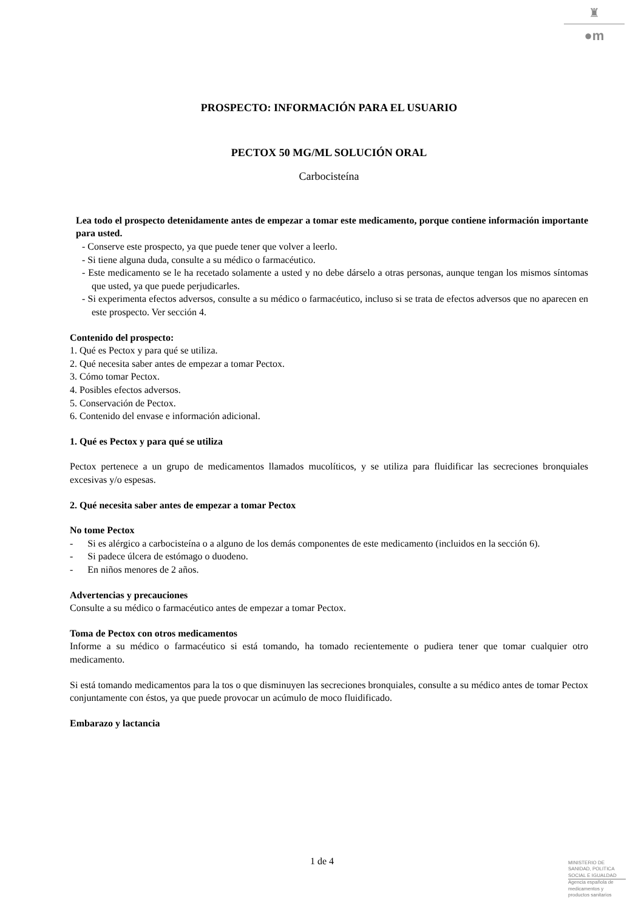♜
●m
PROSPECTO: INFORMACIÓN PARA EL USUARIO
PECTOX 50 MG/ML SOLUCIÓN ORAL
Carbocisteína
Lea todo el prospecto detenidamente antes de empezar a tomar este medicamento, porque contiene información importante para usted.
- Conserve este prospecto, ya que puede tener que volver a leerlo.
- Si tiene alguna duda, consulte a su médico o farmacéutico.
- Este medicamento se le ha recetado solamente a usted y no debe dárselo a otras personas, aunque tengan los mismos síntomas que usted, ya que puede perjudicarles.
- Si experimenta efectos adversos, consulte a su médico o farmacéutico, incluso si se trata de efectos adversos que no aparecen en este prospecto. Ver sección 4.
Contenido del prospecto:
1. Qué es Pectox y para qué se utiliza.
2. Qué necesita saber antes de empezar a tomar Pectox.
3. Cómo tomar Pectox.
4. Posibles efectos adversos.
5. Conservación de Pectox.
6. Contenido del envase e información adicional.
1. Qué es Pectox y para qué se utiliza
Pectox pertenece a un grupo de medicamentos llamados mucolíticos, y se utiliza para fluidificar las secreciones bronquiales excesivas y/o espesas.
2. Qué necesita saber antes de empezar a tomar Pectox
No tome Pectox
- Si es alérgico a carbocisteína o a alguno de los demás componentes de este medicamento (incluidos en la sección 6).
- Si padece úlcera de estómago o duodeno.
- En niños menores de 2 años.
Advertencias y precauciones
Consulte a su médico o farmacéutico antes de empezar a tomar Pectox.
Toma de Pectox con otros medicamentos
Informe a su médico o farmacéutico si está tomando, ha tomado recientemente o pudiera tener que tomar cualquier otro medicamento.
Si está tomando medicamentos para la tos o que disminuyen las secreciones bronquiales, consulte a su médico antes de tomar Pectox conjuntamente con éstos, ya que puede provocar un acúmulo de moco fluidificado.
Embarazo y lactancia
1 de 4
MINISTERIO DE
SANIDAD, POLITICA
SOCIAL E IGUALDAD
Agencia española de
medicamentos y
productos sanitarios